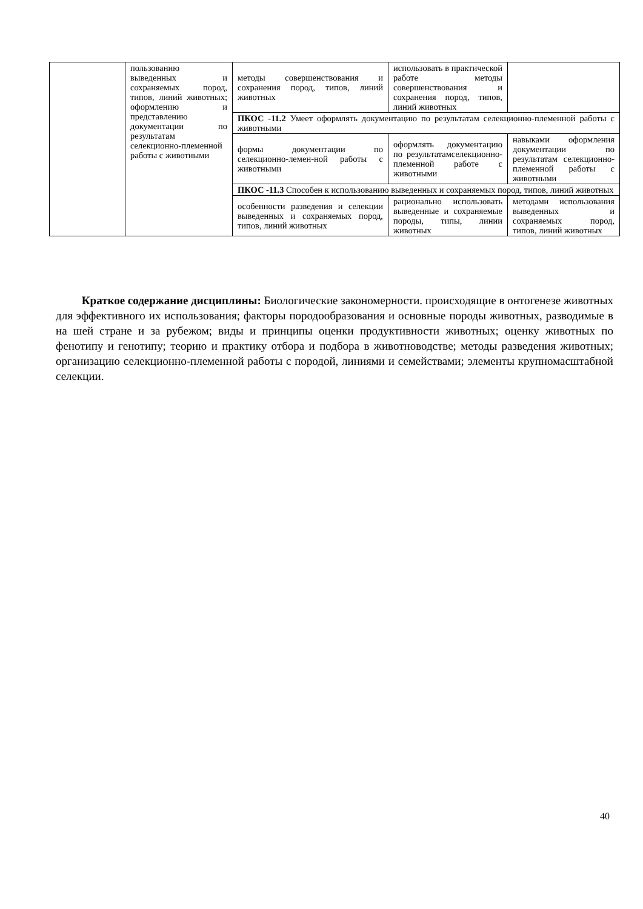| | пользованию выведенных и сохраняемых пород, типов, линий животных; оформлению и представлению документации по результатам селекционно-племенной работы с животными | методы совершенствования и сохранения пород, типов, линий животных | использовать в практической работе методы совершенствования и сохранения пород, типов, линий животных | |
| | | ПКОС -11.2 Умеет оформлять документацию по результатам селекционно-племенной работы с животными | | |
| | | формы документации по селекционно-лемен-ной работы с животными | оформлять документацию по результатамселекционно-племенной работе с животными | навыками оформления документации по результатам селекционно-племенной работы с животными |
| | | ПКОС -11.3 Способен к использованию выведенных и сохраняемых пород, типов, линий животных | | |
| | | особенности разведения и селекции выведенных и сохраняемых пород, типов, линий животных | рационально использовать выведенные и сохраняемые породы, типы, линии животных | методами использования выведенных и сохраняемых пород, типов, линий животных |
Краткое содержание дисциплины: Биологические закономерности. происходящие в онтогенезе животных для эффективного их использования; факторы породообразования и основные породы животных, разводимые в на шей стране и за рубежом; виды и принципы оценки продуктивности животных; оценку животных по фенотипу и генотипу; теорию и практику отбора и подбора в животноводстве; методы разведения животных; организацию селекционно-племенной работы с породой, линиями и семействами; элементы крупномасштабной селекции.
40